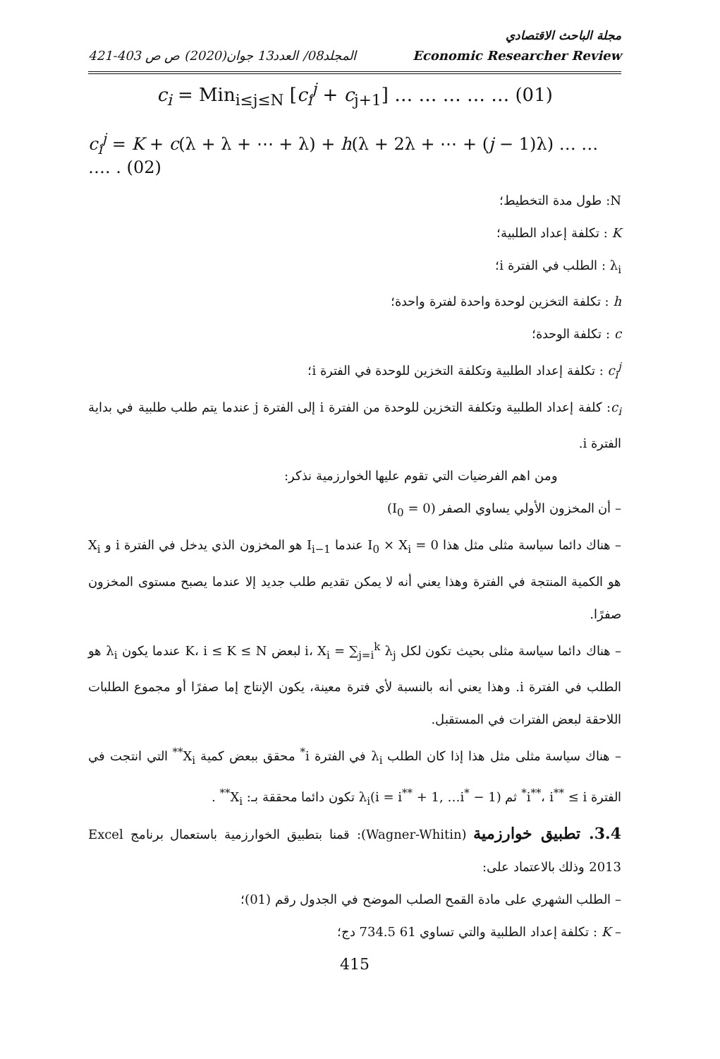مجلة الباحث الاقتصادي
421-403 المجلد08/ العدد13 جوان(2020) ص ص Economic Researcher Review
c<sub>i</sub> = Min<sub>i≤j≤N</sub> [c<sub>i</sub><sup>j</sup> + c<sub>j+1</sub>] … … … … … (01)
c<sub>i</sub><sup>j</sup> = K + c(λ + λ + ⋯ + λ) + h(λ + 2λ + ⋯ + (j − 1)λ) … … …. . (02)
N: طول مدة التخطيط؛
K : تكلفة إعداد الطلبية؛
λ<sub>i</sub> : الطلب في الفترة i؛
h : تكلفة التخزين لوحدة واحدة لفترة واحدة؛
c : تكلفة الوحدة؛
c<sub>i</sub><sup>j</sup> : تكلفة إعداد الطلبية وتكلفة التخزين للوحدة في الفترة i؛
c<sub>i</sub>: كلفة إعداد الطلبية وتكلفة التخزين للوحدة من الفترة i إلى الفترة j عندما يتم طلب طلبية في بداية الفترة i.
ومن اهم الفرضيات التي تقوم عليها الخوارزمية نذكر:
– أن المخزون الأولي يساوي الصفر (I<sub>0</sub> = 0)
– هناك دائما سياسة مثلى مثل هذا I<sub>0</sub> × X<sub>i</sub> = 0 عندما I<sub>i−1</sub> هو المخزون الذي يدخل في الفترة i و X<sub>i</sub> هو الكمية المنتجة في الفترة وهذا يعني أنه لا يمكن تقديم طلب جديد إلا عندما يصبح مستوى المخزون صفرًا.
– هناك دائما سياسة مثلى بحيث تكون لكل i، X<sub>i</sub> = ∑<sub>j=i</sub><sup>k</sup> λ<sub>j</sub> لبعض K، i ≤ K ≤ N عندما يكون λ<sub>i</sub> هو الطلب في الفترة i. وهذا يعني أنه بالنسبة لأي فترة معينة، يكون الإنتاج إما صفرًا أو مجموع الطلبات اللاحقة لبعض الفترات في المستقبل.
– هناك سياسة مثلى مثل هذا إذا كان الطلب λ<sub>i</sub> في الفترة i<sup>*</sup> محقق ببعض كمية X<sub>i</sub><sup>**</sup> التي انتجت في الفترة i<sup>**</sup>، i<sup>**</sup> ≤ i<sup>*</sup> ثم λ<sub>i</sub>(i = i<sup>**</sup> + 1, …i<sup>*</sup> − 1) تكون دائما محققة بـ: X<sub>i</sub><sup>**</sup> .
3.4. تطبيق خوارزمية (Wagner-Whitin): قمنا بتطبيق الخوارزمية باستعمال برنامج Excel 2013 وذلك بالاعتماد على:
– الطلب الشهري على مادة القمح الصلب الموضح في الجدول رقم (01)؛
– K : تكلفة إعداد الطلبية والتي تساوي 61 734.5 دج؛
415